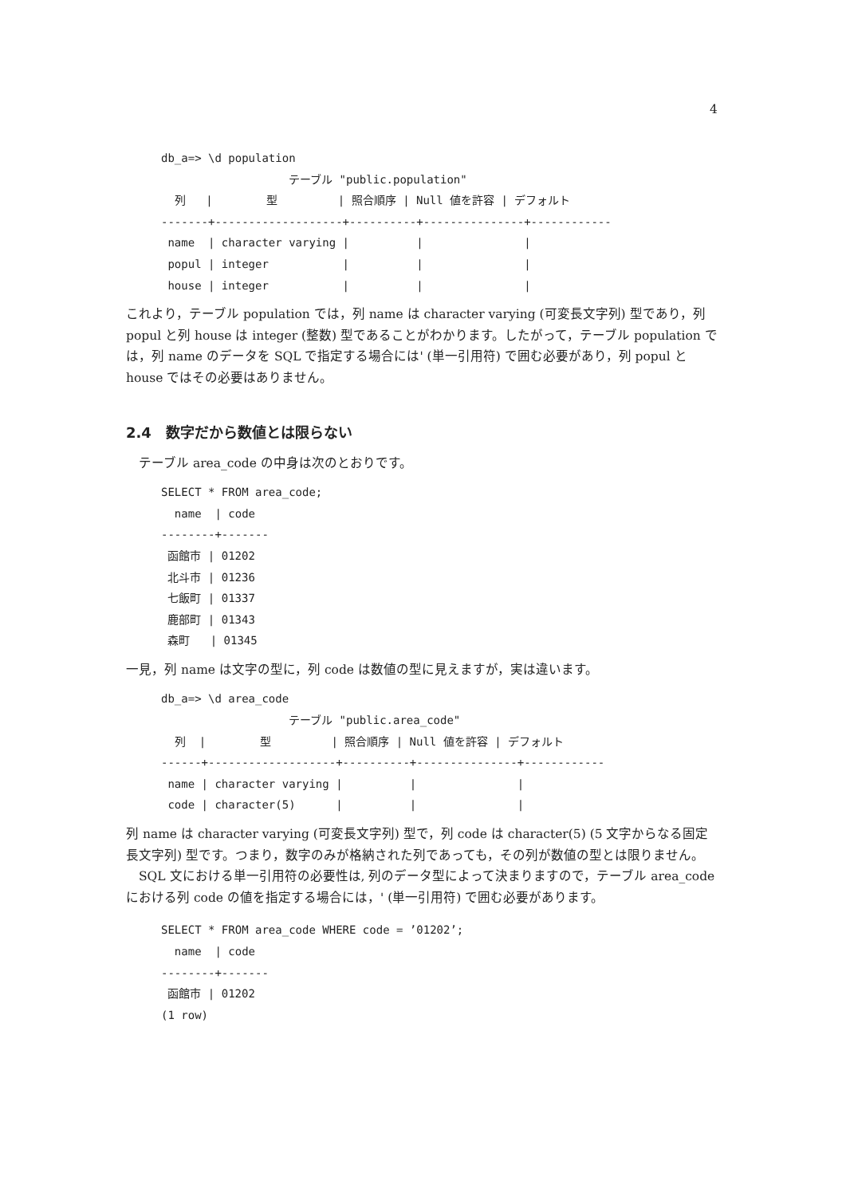4
db_a=> \d population
                   テーブル "public.population"
  列   |        型         | 照合順序 | Null 値を許容 | デフォルト
-------+-------------------+----------+---------------+------------
 name  | character varying |          |               |
 popul | integer           |          |               |
 house | integer           |          |               |
これより，テーブル population では，列 name は character varying (可変長文字列) 型であり，列 popul と列 house は integer (整数) 型であることがわかります。したがって，テーブル population では，列 name のデータを SQL で指定する場合には' (単一引用符) で囲む必要があり，列 popul と house ではその必要はありません。
2.4　数字だから数値とは限らない
テーブル area_code の中身は次のとおりです。
SELECT * FROM area_code;
  name  | code
--------+-------
 函館市 | 01202
 北斗市 | 01236
 七飯町 | 01337
 鹿部町 | 01343
 森町   | 01345
一見，列 name は文字の型に，列 code は数値の型に見えますが，実は違います。
db_a=> \d area_code
                   テーブル "public.area_code"
  列  |        型         | 照合順序 | Null 値を許容 | デフォルト
------+-------------------+----------+---------------+------------
 name | character varying |          |               |
 code | character(5)      |          |               |
列 name は character varying (可変長文字列) 型で，列 code は character(5) (5 文字からなる固定長文字列) 型です。つまり，数字のみが格納された列であっても，その列が数値の型とは限りません。
SQL 文における単一引用符の必要性は, 列のデータ型によって決まりますので，テーブル area_code における列 code の値を指定する場合には，' (単一引用符) で囲む必要があります。
SELECT * FROM area_code WHERE code = ’01202’;
  name  | code
--------+-------
 函館市 | 01202
(1 row)